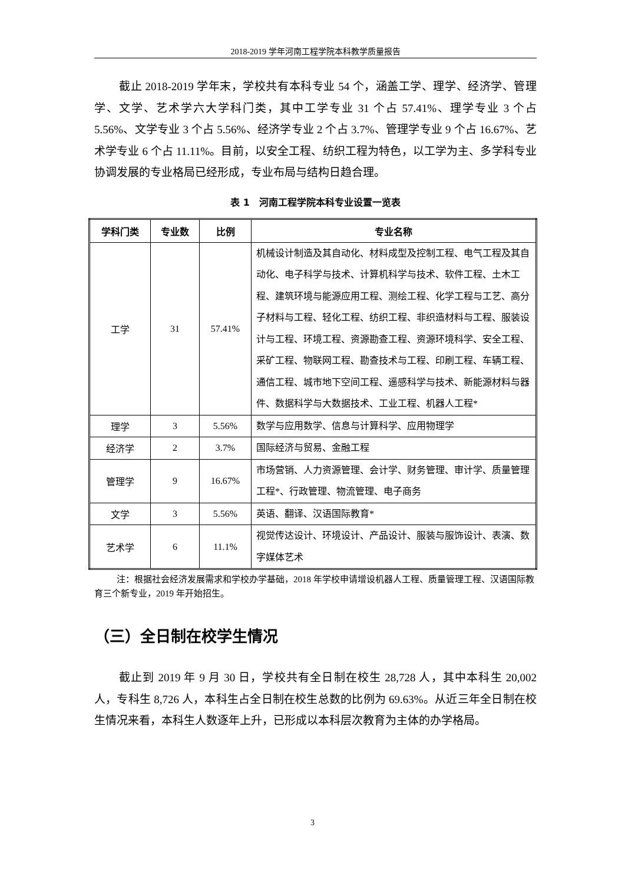2018-2019 学年河南工程学院本科教学质量报告
截止 2018-2019 学年末，学校共有本科专业 54 个，涵盖工学、理学、经济学、管理学、文学、艺术学六大学科门类，其中工学专业 31 个占 57.41%、理学专业 3 个占 5.56%、文学专业 3 个占 5.56%、经济学专业 2 个占 3.7%、管理学专业 9 个占 16.67%、艺术学专业 6 个占 11.11%。目前，以安全工程、纺织工程为特色，以工学为主、多学科专业协调发展的专业格局已经形成，专业布局与结构日趋合理。
表 1　河南工程学院本科专业设置一览表
| 学科门类 | 专业数 | 比例 | 专业名称 |
| --- | --- | --- | --- |
| 工学 | 31 | 57.41% | 机械设计制造及其自动化、材料成型及控制工程、电气工程及其自动化、电子科学与技术、计算机科学与技术、软件工程、土木工程、建筑环境与能源应用工程、测绘工程、化学工程与工艺、高分子材料与工程、轻化工程、纺织工程、非织造材料与工程、服装设计与工程、环境工程、资源勘查工程、资源环境科学、安全工程、采矿工程、物联网工程、勘查技术与工程、印刷工程、车辆工程、通信工程、城市地下空间工程、遥感科学与技术、新能源材料与器件、数据科学与大数据技术、工业工程、机器人工程* |
| 理学 | 3 | 5.56% | 数学与应用数学、信息与计算科学、应用物理学 |
| 经济学 | 2 | 3.7% | 国际经济与贸易、金融工程 |
| 管理学 | 9 | 16.67% | 市场营销、人力资源管理、会计学、财务管理、审计学、质量管理工程*、行政管理、物流管理、电子商务 |
| 文学 | 3 | 5.56% | 英语、翻译、汉语国际教育* |
| 艺术学 | 6 | 11.1% | 视觉传达设计、环境设计、产品设计、服装与服饰设计、表演、数字媒体艺术 |
注：根据社会经济发展需求和学校办学基础，2018 年学校申请增设机器人工程、质量管理工程、汉语国际教育三个新专业，2019 年开始招生。
（三）全日制在校学生情况
截止到 2019 年 9 月 30 日，学校共有全日制在校生 28,728 人，其中本科生 20,002 人，专科生 8,726 人，本科生占全日制在校生总数的比例为 69.63%。从近三年全日制在校生情况来看，本科生人数逐年上升，已形成以本科层次教育为主体的办学格局。
3